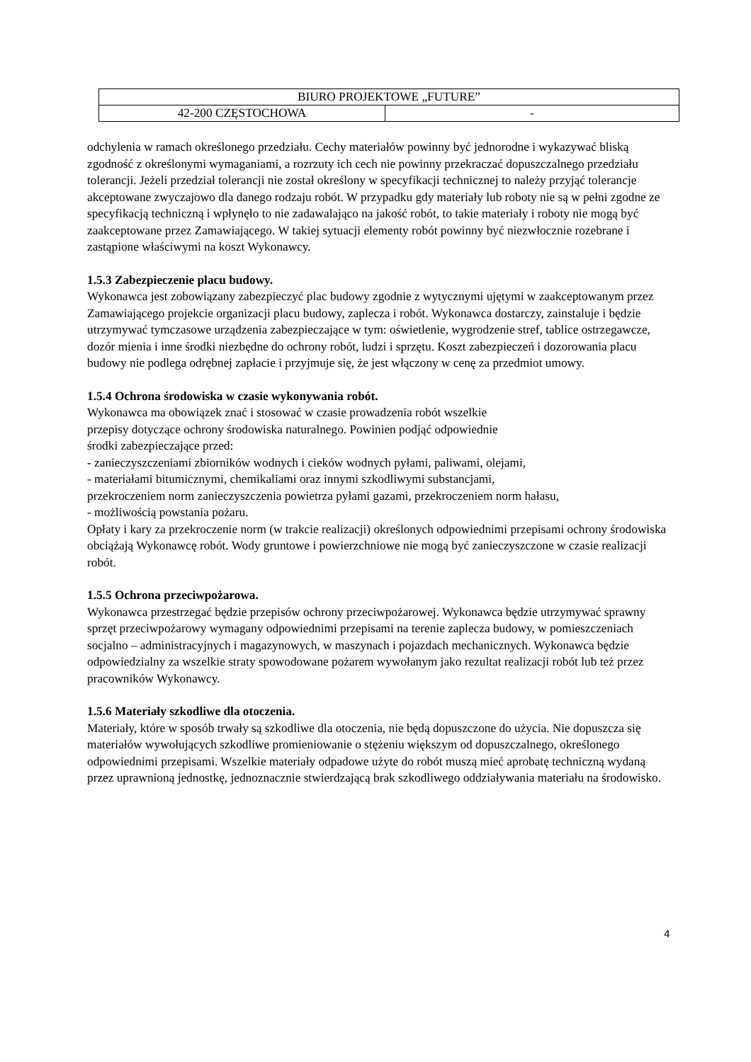| BIURO PROJEKTOWE „FUTURE” | |
| 42-200 CZĘSTOCHOWA | - |
odchylenia w ramach określonego przedziału. Cechy materiałów powinny być jednorodne i wykazywać bliską zgodność z określonymi wymaganiami, a rozrzuty ich cech nie powinny przekraczać dopuszczalnego przedziału tolerancji. Jeżeli przedział tolerancji nie został określony w specyfikacji technicznej to należy przyjąć tolerancje akceptowane zwyczajowo dla danego rodzaju robót. W przypadku gdy materiały lub roboty nie są w pełni zgodne ze specyfikacją techniczną i wpłynęło to nie zadawalająco na jakość robót, to takie materiały i roboty nie mogą być zaakceptowane przez Zamawiającego. W takiej sytuacji elementy robót powinny być niezwłocznie rozebrane i zastąpione właściwymi na koszt Wykonawcy.
1.5.3 Zabezpieczenie placu budowy.
Wykonawca jest zobowiązany zabezpieczyć plac budowy zgodnie z wytycznymi ujętymi w zaakceptowanym przez Zamawiającego projekcie organizacji placu budowy, zaplecza i robót. Wykonawca dostarczy, zainstaluje i będzie utrzymywać tymczasowe urządzenia zabezpieczające w tym: oświetlenie, wygrodzenie stref, tablice ostrzegawcze, dozór mienia i inne środki niezbędne do ochrony robót, ludzi i sprzętu. Koszt zabezpieczeń i dozorowania placu budowy nie podlega odrębnej zapłacie i przyjmuje się, że jest włączony w cenę za przedmiot umowy.
1.5.4 Ochrona środowiska w czasie wykonywania robót.
Wykonawca ma obowiązek znać i stosować w czasie prowadzenia robót wszelkie
przepisy dotyczące ochrony środowiska naturalnego. Powinien podjąć odpowiednie
środki zabezpieczające przed:
- zanieczyszczeniami zbiorników wodnych i cieków wodnych pyłami, paliwami, olejami,
- materiałami bitumicznymi, chemikaliami oraz innymi szkodliwymi substancjami,
przekroczeniem norm zanieczyszczenia powietrza pyłami gazami, przekroczeniem norm hałasu,
- możliwością powstania pożaru.
Opłaty i kary za przekroczenie norm (w trakcie realizacji) określonych odpowiednimi przepisami ochrony środowiska obciążają Wykonawcę robót. Wody gruntowe i powierzchniowe nie mogą być zanieczyszczone w czasie realizacji robót.
1.5.5 Ochrona przeciwpożarowa.
Wykonawca przestrzegać będzie przepisów ochrony przeciwpożarowej. Wykonawca będzie utrzymywać sprawny sprzęt przeciwpożarowy wymagany odpowiednimi przepisami na terenie zaplecza budowy, w pomieszczeniach socjalno – administracyjnych i magazynowych, w maszynach i pojazdach mechanicznych. Wykonawca będzie odpowiedzialny za wszelkie straty spowodowane pożarem wywołanym jako rezultat realizacji robót lub też przez pracowników Wykonawcy.
1.5.6 Materiały szkodliwe dla otoczenia.
Materiały, które w sposób trwały są szkodliwe dla otoczenia, nie będą dopuszczone do użycia. Nie dopuszcza się materiałów wywołujących szkodliwe promieniowanie o stężeniu większym od dopuszczalnego, określonego odpowiednimi przepisami. Wszelkie materiały odpadowe użyte do robót muszą mieć aprobatę techniczną wydaną przez uprawnioną jednostkę, jednoznacznie stwierdzającą brak szkodliwego oddziaływania materiału na środowisko.
4